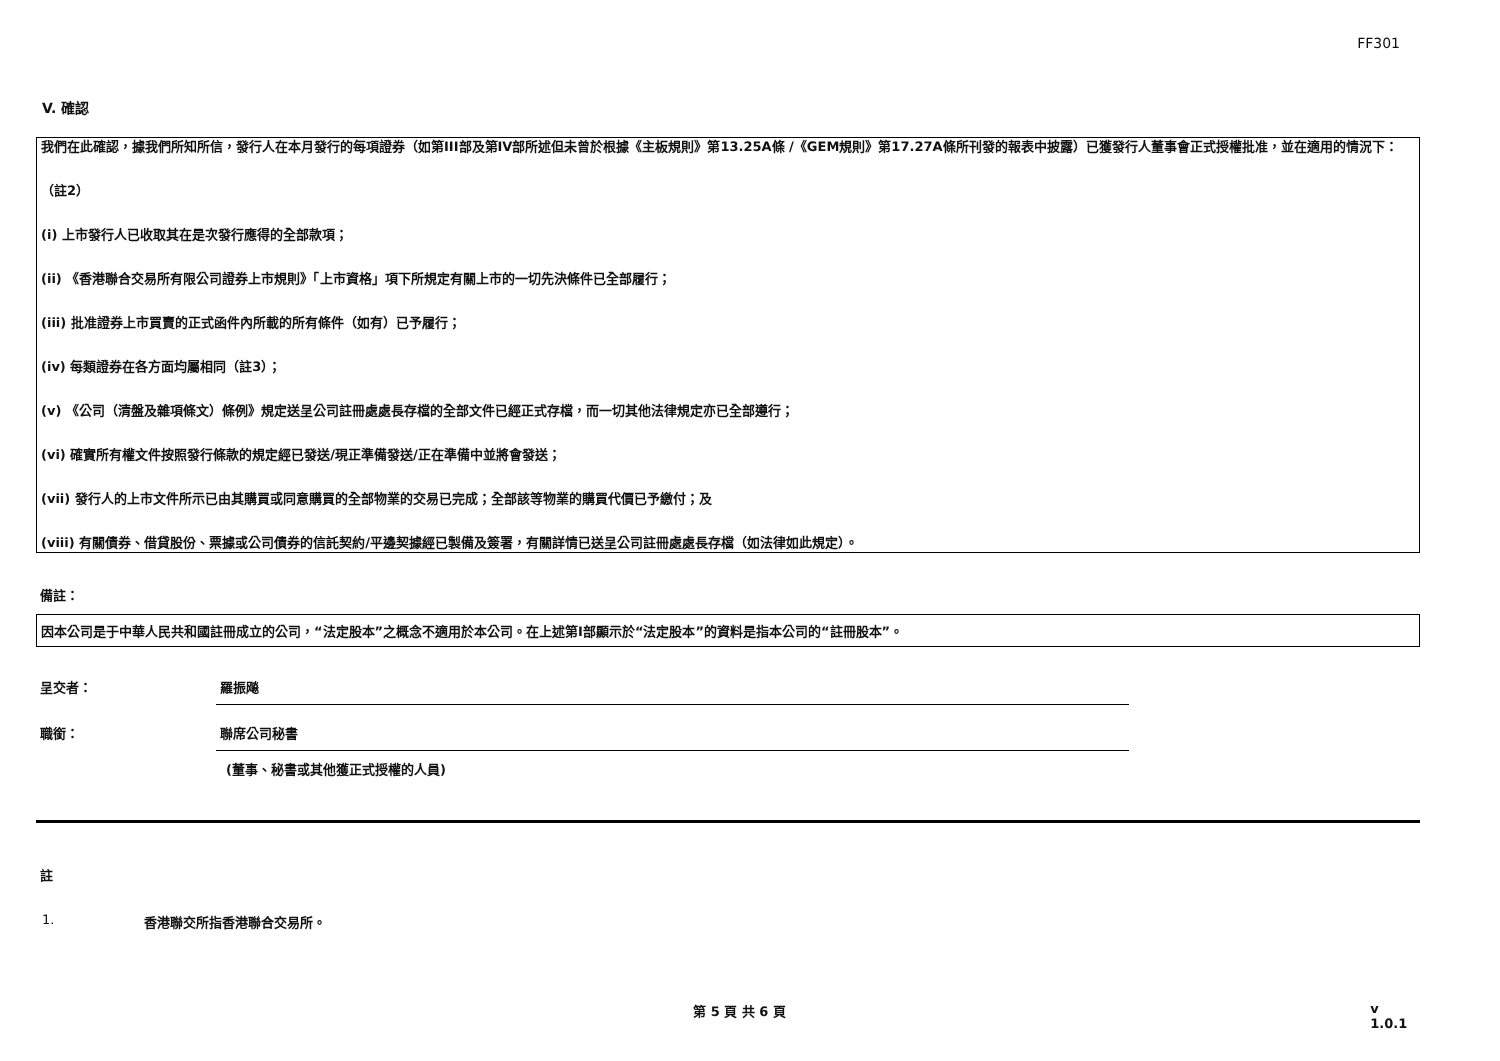FF301
V. 確認
我們在此確認，據我們所知所信，發行人在本月發行的每項證券（如第III部及第IV部所述但未曾於根據《主板規則》第13.25A條 /《GEM規則》第17.27A條所刊發的報表中披露）已獲發行人董事會正式授權批准，並在適用的情況下：
（註2）
(i) 上市發行人已收取其在是次發行應得的全部款項；
(ii) 《香港聯合交易所有限公司證券上市規則》「上市資格」項下所規定有關上市的一切先決條件已全部履行；
(iii) 批准證券上市買賣的正式函件內所載的所有條件（如有）已予履行；
(iv) 每類證券在各方面均屬相同（註3）；
(v) 《公司（清盤及雜項條文）條例》規定送呈公司註冊處處長存檔的全部文件已經正式存檔，而一切其他法律規定亦已全部遵行；
(vi) 確實所有權文件按照發行條款的規定經已發送/現正準備發送/正在準備中並將會發送；
(vii) 發行人的上市文件所示已由其購買或同意購買的全部物業的交易已完成；全部該等物業的購買代價已予繳付；及
(viii) 有關債券、借貸股份、票據或公司債券的信託契約/平邊契據經已製備及簽署，有關詳情已送呈公司註冊處處長存檔（如法律如此規定）。
備註：
因本公司是于中華人民共和國註冊成立的公司，“法定股本”之概念不適用於本公司。在上述第I部顯示於“法定股本”的資料是指本公司的“註冊股本”。
呈交者： 羅振飚
職銜： 聯席公司秘書
(董事、秘書或其他獲正式授權的人員)
註
1. 香港聯交所指香港聯合交易所。
第 5 頁 共 6 頁 v 1.0.1